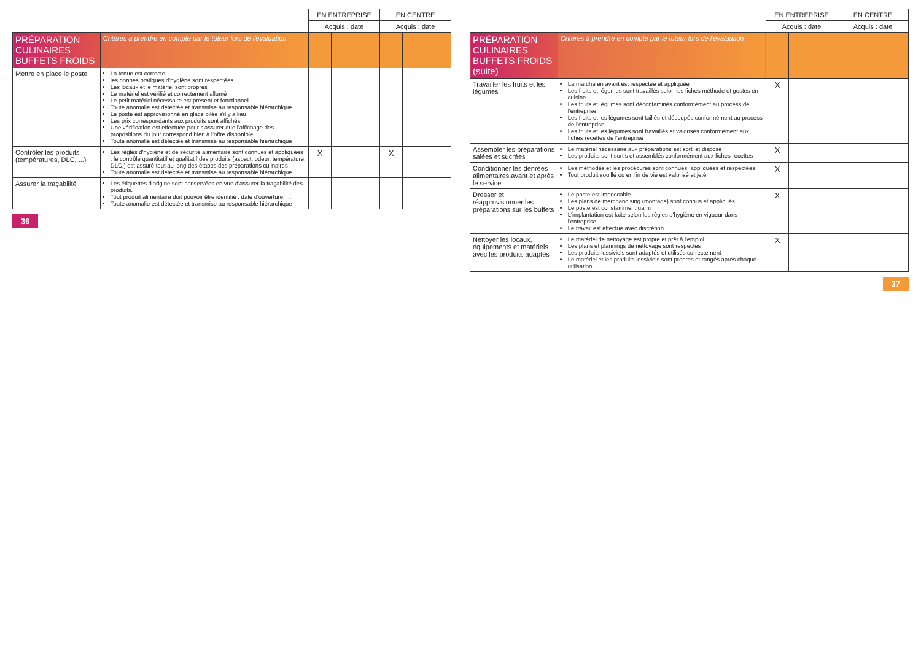| | | EN ENTREPRISE | | EN CENTRE | |
| --- | --- | --- | --- | --- | --- |
| | | Acquis : date | | Acquis : date | |
| PRÉPARATION CULINAIRES BUFFETS FROIDS | Critères à prendre en compte par le tuteur lors de l'évaluation | | | | |
| Mettre en place le poste | La tenue est correcte les bonnes pratiques d'hygiène sont respectées Les locaux et le matériel sont propres Le matériel est vérifié et correctement allumé Le petit matériel nécessaire est présent et fonctionnel Toute anomalie est détectée et transmise au responsable hiérarchique Le poste est approvisionné en glace pilée s'il y a lieu Les prix correspondants aux produits sont affichés Une vérification est effectuée pour s'assurer que l'affichage des propositions du jour correspond bien à l'offre disponible Toute anomalie est détectée et transmise au responsable hiérarchique | | | | |
| Contrôler les produits (températures, DLC, ...) | Les règles d'hygiène et de sécurité alimentaire sont connues et appliquées : le contrôle quantitatif et qualitatif des produits (aspect, odeur, température, DLC,) est assuré tout au long des étapes des préparations culinaires Toute anomalie est détectée et transmise au responsable hiérarchique | X | | X | |
| Assurer la traçabilité | Les étiquettes d'origine sont conservées en vue d'assurer la traçabilité des produits. Tout produit alimentaire doit pouvoir être identifié : date d'ouverture, ... Toute anomalie est détectée et transmise au responsable hiérarchique | | | | |
36
| | | EN ENTREPRISE | | EN CENTRE | |
| --- | --- | --- | --- | --- | --- |
| | | Acquis : date | | Acquis : date | |
| PRÉPARATION CULINAIRES BUFFETS FROIDS (suite) | Critères à prendre en compte par le tuteur lors de l'évaluation | | | | |
| Travailler les fruits et les légumes | La marche en avant est respectée et appliquée Les fruits et légumes sont travaillés selon les fiches méthode et gestes en cuisine Les fruits et légumes sont décontaminés conformément au process de l'entreprise Les fruits et les légumes sont taillés et découpés conformément au process de l'entreprise Les fruits et les légumes sont travaillés et valorisés conformément aux fiches recettes de l'entreprise | X | | | |
| Assembler les préparations salées et sucrées | Le matériel nécessaire aux préparations est sorti et disposé Les produits sont sortis et assemblés conformément aux fiches recettes | X | | | |
| Conditionner les denrées alimentaires avant et après le service | Les méthodes et les procédures sont connues, appliquées et respectées Tout produit souillé ou en fin de vie est valorisé et jeté | X | | | |
| Dresser et réapprovisionner les préparations sur les buffets | Le poste est impeccable Les plans de merchandising (montage) sont connus et appliqués Le poste est constamment garni L'implantation est faite selon les règles d'hygiène en vigueur dans l'entreprise Le travail est effectué avec discrétion | X | | | |
| Nettoyer les locaux, équipements et matériels avec les produits adaptés | Le matériel de nettoyage est propre et prêt à l'emploi Les plans et plannings de nettoyage sont respectés Les produits lessiviels sont adaptés et utilisés correctement Le matériel et les produits lessiviels sont propres et rangés après chaque utilisation | X | | | |
37